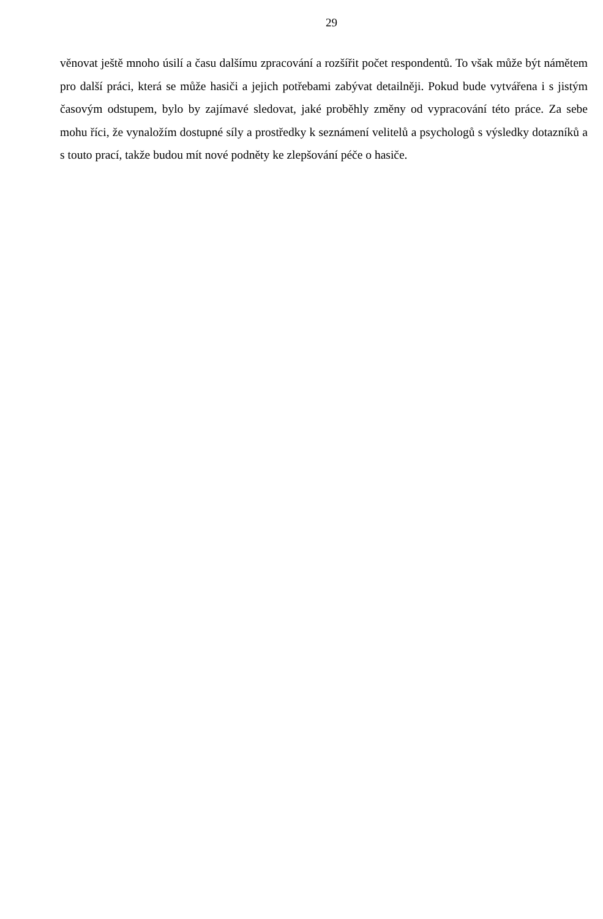29
věnovat ještě mnoho úsilí a času dalšímu zpracování a rozšířit počet respondentů. To však může být námětem pro další práci, která se může hasiči a jejich potřebami zabývat detailněji. Pokud bude vytvářena i s jistým časovým odstupem, bylo by zajímavé sledovat, jaké proběhly změny od vypracování této práce. Za sebe mohu říci, že vynaložím dostupné síly a prostředky k seznámení velitelů a psychologů s výsledky dotazníků a s touto prací, takže budou mít nové podněty ke zlepšování péče o hasiče.